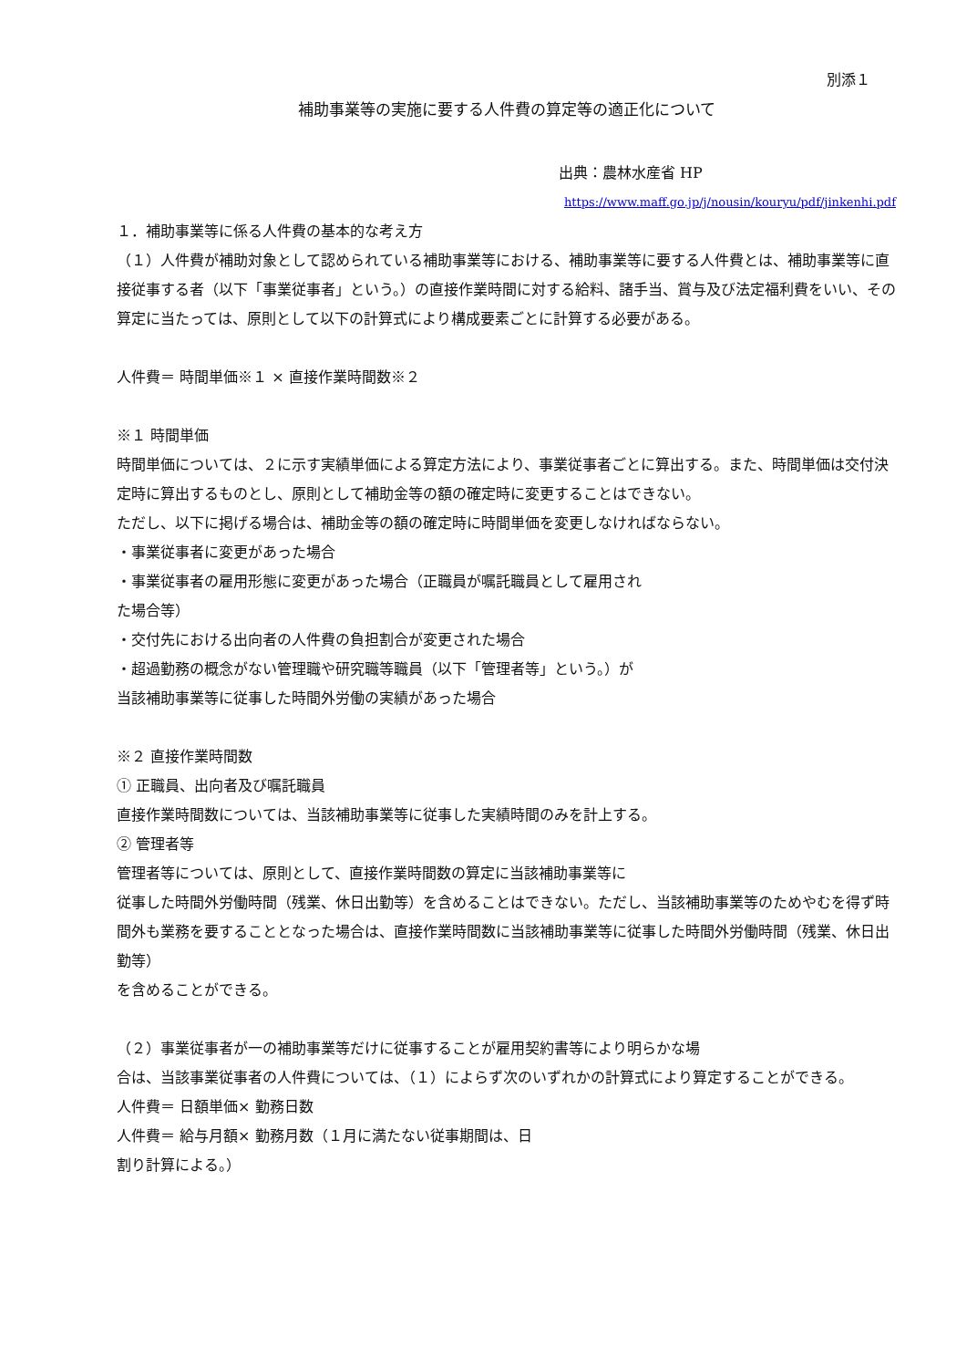別添１
補助事業等の実施に要する人件費の算定等の適正化について
出典：農林水産省 HP
https://www.maff.go.jp/j/nousin/kouryu/pdf/jinkenhi.pdf
１．補助事業等に係る人件費の基本的な考え方
（１）人件費が補助対象として認められている補助事業等における、補助事業等に要する人件費とは、補助事業等に直接従事する者（以下「事業従事者」という。）の直接作業時間に対する給料、諸手当、賞与及び法定福利費をいい、その算定に当たっては、原則として以下の計算式により構成要素ごとに計算する必要がある。
人件費＝ 時間単価※１ × 直接作業時間数※２
※１ 時間単価
時間単価については、２に示す実績単価による算定方法により、事業従事者ごとに算出する。また、時間単価は交付決定時に算出するものとし、原則として補助金等の額の確定時に変更することはできない。
ただし、以下に掲げる場合は、補助金等の額の確定時に時間単価を変更しなければならない。
・事業従事者に変更があった場合
・事業従事者の雇用形態に変更があった場合（正職員が嘱託職員として雇用され
た場合等）
・交付先における出向者の人件費の負担割合が変更された場合
・超過勤務の概念がない管理職や研究職等職員（以下「管理者等」という。）が
当該補助事業等に従事した時間外労働の実績があった場合
※２ 直接作業時間数
① 正職員、出向者及び嘱託職員
直接作業時間数については、当該補助事業等に従事した実績時間のみを計上する。
② 管理者等
管理者等については、原則として、直接作業時間数の算定に当該補助事業等に
従事した時間外労働時間（残業、休日出勤等）を含めることはできない。ただし、当該補助事業等のためやむを得ず時間外も業務を要することとなった場合は、直接作業時間数に当該補助事業等に従事した時間外労働時間（残業、休日出勤等）
を含めることができる。
（２）事業従事者が一の補助事業等だけに従事することが雇用契約書等により明らかな場
合は、当該事業従事者の人件費については、（１）によらず次のいずれかの計算式により算定することができる。
人件費＝ 日額単価× 勤務日数
人件費＝ 給与月額× 勤務月数（１月に満たない従事期間は、日
割り計算による。）